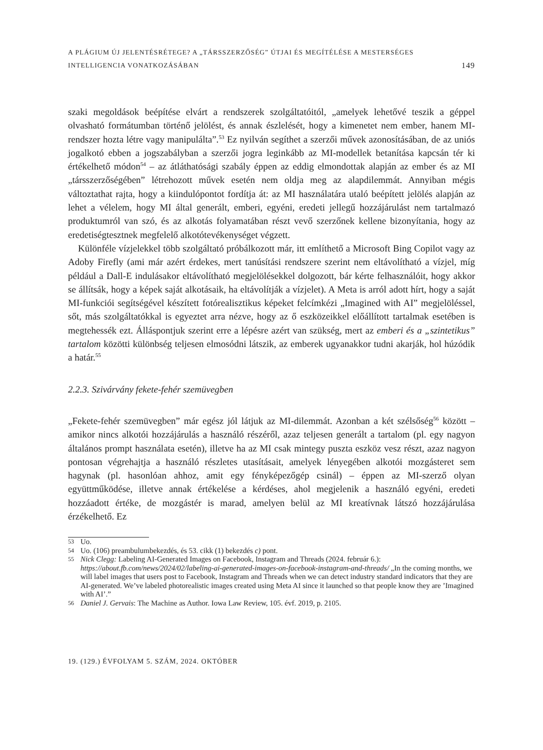A PLÁGIUM ÚJ JELENTÉSRÉTEGE? A „TÁRSSZERZŐSÉG” ÚTJAI ÉS MEGÍTÉLÉSE A MESTERSÉGES
INTELLIGENCIA VONATKOZÁSÁBAN
149
szaki megoldások beépítése elvárt a rendszerek szolgáltatóitól, „amelyek lehetővé teszik a géppel olvasható formátumban történő jelölést, és annak észlelését, hogy a kimenetet nem ember, hanem MI-rendszer hozta létre vagy manipulálta”.<sup>53</sup> Ez nyilván segíthet a szerzői művek azonosításában, de az uniós jogalkotó ebben a jogszabályban a szerzői jogra leginkább az MI-modellek betanítása kapcsán tér ki értékelhető módon<sup>54</sup> – az átláthatósági szabály éppen az eddig elmondottak alapján az ember és az MI „társszerzőségében” létrehozott művek esetén nem oldja meg az alapdilemmát. Annyiban mégis változtathat rajta, hogy a kiindulópontot fordítja át: az MI használatára utaló beépített jelölés alapján az lehet a vélelem, hogy MI által generált, emberi, egyéni, eredeti jellegű hozzájárulást nem tartalmazó produktumról van szó, és az alkotás folyamatában részt vevő szerzőnek kellene bizonyítania, hogy az eredetiségtesztnek megfelelő alkotótevékenységet végzett.
Különféle vízjelekkel több szolgáltató próbálkozott már, itt említhető a Microsoft Bing Copilot vagy az Adoby Firefly (ami már azért érdekes, mert tanúsítási rendszere szerint nem eltávolítható a vízjel, míg például a Dall-E indulásakor eltávolítható megjelölésekkel dolgozott, bár kérte felhasználóit, hogy akkor se állítsák, hogy a képek saját alkotásaik, ha eltávolítják a vízjelet). A Meta is arról adott hírt, hogy a saját MI-funkciói segítségével készített fotórealisztikus képeket felcímkézi „Imagined with AI” megjelöléssel, sőt, más szolgáltatókkal is egyeztet arra nézve, hogy az ő eszközeikkel előállított tartalmak esetében is megtehessék ezt. Álláspontjuk szerint erre a lépésre azért van szükség, mert az emberi és a „szintetikus” tartalom közötti különbség teljesen elmosódni látszik, az emberek ugyanakkor tudni akarják, hol húzódik a határ.<sup>55</sup>
2.2.3. Szivárvány fekete-fehér szemüvegben
„Fekete-fehér szemüvegben” már egész jól látjuk az MI-dilemmát. Azonban a két szélsőség<sup>56</sup> között – amikor nincs alkotói hozzájárulás a használó részéről, azaz teljesen generált a tartalom (pl. egy nagyon általános prompt használata esetén), illetve ha az MI csak mintegy puszta eszköz vesz részt, azaz nagyon pontosan végrehajtja a használó részletes utasításait, amelyek lényegében alkotói mozgásteret sem hagynak (pl. hasonlóan ahhoz, amit egy fényképezőgép csinál) – éppen az MI-szerző olyan együttműködése, illetve annak értékelése a kérdéses, ahol megjelenik a használó egyéni, eredeti hozzáadott értéke, de mozgástér is marad, amelyen belül az MI kreatívnak látszó hozzájárulása érzékelhető. Ez
53 Uo.
54 Uo. (106) preambulumbekezdés, és 53. cikk (1) bekezdés c) pont.
55 Nick Clegg: Labeling AI-Generated Images on Facebook, Instagram and Threads (2024. február 6.): https://about.fb.com/news/2024/02/labeling-ai-generated-images-on-facebook-instagram-and-threads/ „In the coming months, we will label images that users post to Facebook, Instagram and Threads when we can detect industry standard indicators that they are AI-generated. We’ve labeled photorealistic images created using Meta AI since it launched so that people know they are ’Imagined with AI’.”
56 Daniel J. Gervais: The Machine as Author. Iowa Law Review, 105. évf. 2019, p. 2105.
19. (129.) ÉVFOLYAM 5. SZÁM, 2024. OKTÓBER